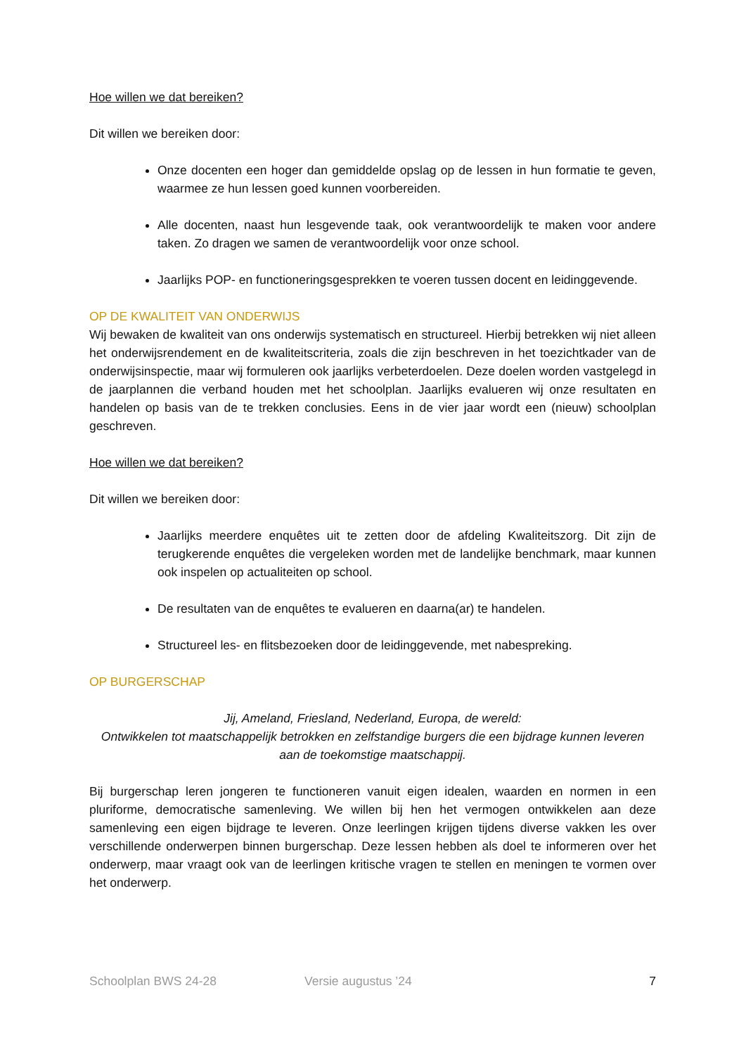Hoe willen we dat bereiken?
Dit willen we bereiken door:
Onze docenten een hoger dan gemiddelde opslag op de lessen in hun formatie te geven, waarmee ze hun lessen goed kunnen voorbereiden.
Alle docenten, naast hun lesgevende taak, ook verantwoordelijk te maken voor andere taken. Zo dragen we samen de verantwoordelijk voor onze school.
Jaarlijks POP- en functioneringsgesprekken te voeren tussen docent en leidinggevende.
OP DE KWALITEIT VAN ONDERWIJS
Wij bewaken de kwaliteit van ons onderwijs systematisch en structureel. Hierbij betrekken wij niet alleen het onderwijsrendement en de kwaliteitscriteria, zoals die zijn beschreven in het toezichtkader van de onderwijsinspectie, maar wij formuleren ook jaarlijks verbeterdoelen. Deze doelen worden vastgelegd in de jaarplannen die verband houden met het schoolplan. Jaarlijks evalueren wij onze resultaten en handelen op basis van de te trekken conclusies. Eens in de vier jaar wordt een (nieuw) schoolplan geschreven.
Hoe willen we dat bereiken?
Dit willen we bereiken door:
Jaarlijks meerdere enquêtes uit te zetten door de afdeling Kwaliteitszorg. Dit zijn de terugkerende enquêtes die vergeleken worden met de landelijke benchmark, maar kunnen ook inspelen op actualiteiten op school.
De resultaten van de enquêtes te evalueren en daarna(ar) te handelen.
Structureel les- en flitsbezoeken door de leidinggevende, met nabespreking.
OP BURGERSCHAP
Jij, Ameland, Friesland, Nederland, Europa, de wereld:
Ontwikkelen tot maatschappelijk betrokken en zelfstandige burgers die een bijdrage kunnen leveren aan de toekomstige maatschappij.
Bij burgerschap leren jongeren te functioneren vanuit eigen idealen, waarden en normen in een pluriforme, democratische samenleving. We willen bij hen het vermogen ontwikkelen aan deze samenleving een eigen bijdrage te leveren. Onze leerlingen krijgen tijdens diverse vakken les over verschillende onderwerpen binnen burgerschap. Deze lessen hebben als doel te informeren over het onderwerp, maar vraagt ook van de leerlingen kritische vragen te stellen en meningen te vormen over het onderwerp.
Schoolplan BWS 24-28 Versie augustus ’24 7